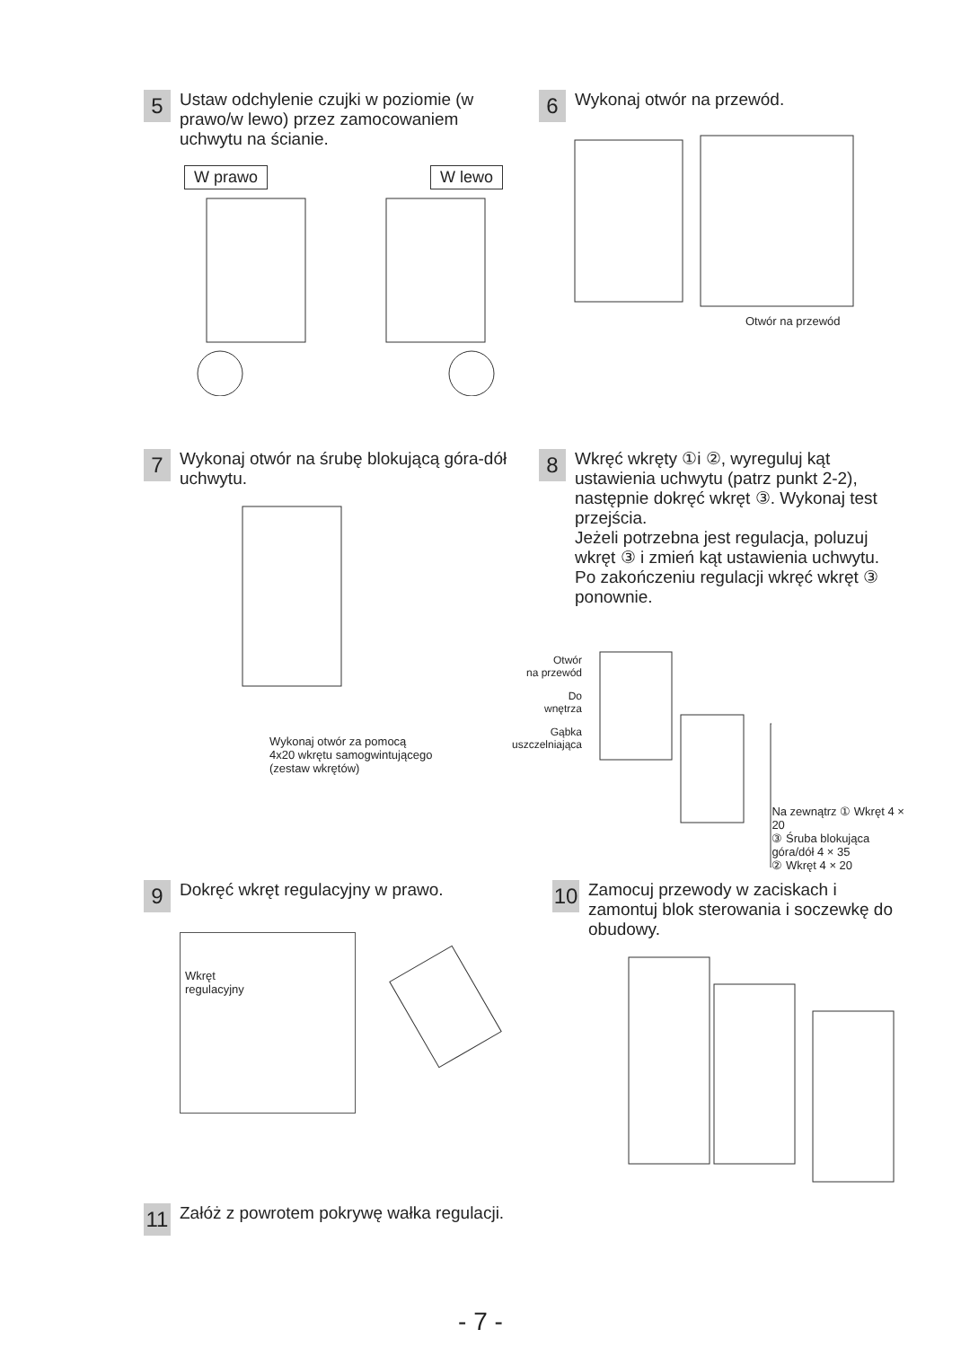5
Ustaw odchylenie czujki w poziomie (w prawo/w lewo) przez zamocowaniem uchwytu na ścianie.
W prawo W lewo
6
Wykonaj otwór na przewód.
Otwór na przewód
7
Wykonaj otwór na śrubę blokującą góra-dół uchwytu.
Wykonaj otwór za pomocą
4x20 wkrętu samogwintującego
(zestaw wkrętów)
8
Wkręć wkręty ①i ②, wyreguluj kąt ustawienia uchwytu (patrz punkt 2-2), następnie dokręć wkręt ③. Wykonaj test przejścia.
Jeżeli potrzebna jest regulacja, poluzuj wkręt ③ i zmień kąt ustawienia uchwytu.
Po zakończeniu regulacji wkręć wkręt ③ ponownie.
Otwór
na przewód
Do
wnętrza
Gąbka
uszczelniająca
Na zewnątrz ① Wkręt 4 × 20
③ Śruba blokująca góra/dół 4 × 35
② Wkręt 4 × 20
9
Dokręć wkręt regulacyjny w prawo.
Wkręt
regulacyjny
10
Zamocuj przewody w zaciskach i zamontuj blok sterowania i soczewkę do obudowy.
11
Załóż z powrotem pokrywę wałka regulacji.
- 7 -